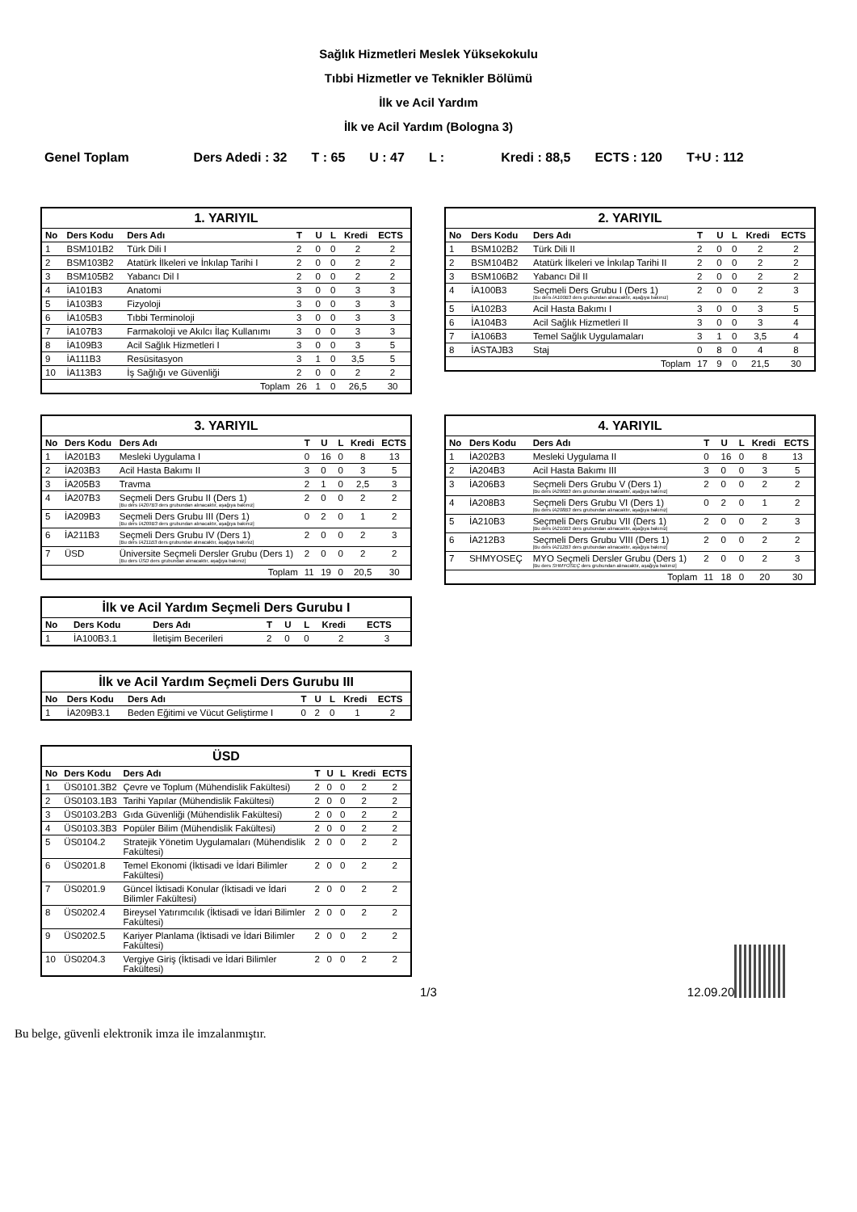Sağlık Hizmetleri Meslek Yüksekokulu
Tıbbi Hizmetler ve Teknikler Bölümü
İlk ve Acil Yardım
İlk ve Acil Yardım (Bologna 3)
Genel Toplam Ders Adedi : 32 T : 65 U : 47 L : Kredi : 88,5 ECTS : 120 T+U : 112
| 1. YARIYIL | | | | | | | |
| --- | --- | --- | --- | --- | --- | --- | --- |
| No | Ders Kodu | Ders Adı | T | U | L | Kredi | ECTS |
| 1 | BSM101B2 | Türk Dili I | 2 | 0 | 0 | 2 | 2 |
| 2 | BSM103B2 | Atatürk İlkeleri ve İnkılap Tarihi I | 2 | 0 | 0 | 2 | 2 |
| 3 | BSM105B2 | Yabancı Dil I | 2 | 0 | 0 | 2 | 2 |
| 4 | İA101B3 | Anatomi | 3 | 0 | 0 | 3 | 3 |
| 5 | İA103B3 | Fizyoloji | 3 | 0 | 0 | 3 | 3 |
| 6 | İA105B3 | Tıbbi Terminoloji | 3 | 0 | 0 | 3 | 3 |
| 7 | İA107B3 | Farmakoloji ve Akılcı İlaç Kullanımı | 3 | 0 | 0 | 3 | 3 |
| 8 | İA109B3 | Acil Sağlık Hizmetleri I | 3 | 0 | 0 | 3 | 5 |
| 9 | İA111B3 | Resüsitasyon | 3 | 1 | 0 | 3,5 | 5 |
| 10 | İA113B3 | İş Sağlığı ve Güvenliği | 2 | 0 | 0 | 2 | 2 |
| Toplam | | | 26 | 1 | 0 | 26,5 | 30 |
| 2. YARIYIL | | | | | | | |
| --- | --- | --- | --- | --- | --- | --- | --- |
| No | Ders Kodu | Ders Adı | T | U | L | Kredi | ECTS |
| 1 | BSM102B2 | Türk Dili II | 2 | 0 | 0 | 2 | 2 |
| 2 | BSM104B2 | Atatürk İlkeleri ve İnkılap Tarihi II | 2 | 0 | 0 | 2 | 2 |
| 3 | BSM106B2 | Yabancı Dil II | 2 | 0 | 0 | 2 | 2 |
| 4 | İA100B3 | Seçmeli Ders Grubu I (Ders 1) [Bu ders İA100B3 ders grubundan alınacaktır, aşağıya bakınız] | 2 | 0 | 0 | 2 | 3 |
| 5 | İA102B3 | Acil Hasta Bakımı I | 3 | 0 | 0 | 3 | 5 |
| 6 | İA104B3 | Acil Sağlık Hizmetleri II | 3 | 0 | 0 | 3 | 4 |
| 7 | İA106B3 | Temel Sağlık Uygulamaları | 3 | 1 | 0 | 3,5 | 4 |
| 8 | İASTAJB3 | Staj | 0 | 8 | 0 | 4 | 8 |
| Toplam | | | 17 | 9 | 0 | 21,5 | 30 |
| 3. YARIYIL | | | | | | | |
| --- | --- | --- | --- | --- | --- | --- | --- |
| No | Ders Kodu | Ders Adı | T | U | L | Kredi | ECTS |
| 1 | İA201B3 | Mesleki Uygulama I | 0 | 16 | 0 | 8 | 13 |
| 2 | İA203B3 | Acil Hasta Bakımı II | 3 | 0 | 0 | 3 | 5 |
| 3 | İA205B3 | Travma | 2 | 1 | 0 | 2,5 | 3 |
| 4 | İA207B3 | Seçmeli Ders Grubu II (Ders 1) [Bu ders İA207B3 ders grubundan alınacaktır, aşağıya bakınız] | 2 | 0 | 0 | 2 | 2 |
| 5 | İA209B3 | Seçmeli Ders Grubu III (Ders 1) [Bu ders İA209B3 ders grubundan alınacaktır, aşağıya bakınız] | 0 | 2 | 0 | 1 | 2 |
| 6 | İA211B3 | Seçmeli Ders Grubu IV (Ders 1) [Bu ders İA211B3 ders grubundan alınacaktır, aşağıya bakınız] | 2 | 0 | 0 | 2 | 3 |
| 7 | ÜSD | Üniversite Seçmeli Dersler Grubu (Ders 1) [Bu ders ÜSD ders grubundan alınacaktır, aşağıya bakınız] | 2 | 0 | 0 | 2 | 2 |
| Toplam | | | 11 | 19 | 0 | 20,5 | 30 |
| İlk ve Acil Yardım Seçmeli Ders Gurubu I | | | | | | | |
| --- | --- | --- | --- | --- | --- | --- | --- |
| No | Ders Kodu | Ders Adı | T | U | L | Kredi | ECTS |
| 1 | İA100B3.1 | İletişim Becerileri | 2 | 0 | 0 | 2 | 3 |
| İlk ve Acil Yardım Seçmeli Ders Gurubu III | | | | | | | |
| --- | --- | --- | --- | --- | --- | --- | --- |
| No | Ders Kodu | Ders Adı | T | U | L | Kredi | ECTS |
| 1 | İA209B3.1 | Beden Eğitimi ve Vücut Geliştirme I | 0 | 2 | 0 | 1 | 2 |
| ÜSD | | | | | | | |
| --- | --- | --- | --- | --- | --- | --- | --- |
| No | Ders Kodu | Ders Adı | T | U | L | Kredi | ECTS |
| 1 | ÜS0101.3B2 | Çevre ve Toplum (Mühendislik Fakültesi) | 2 | 0 | 0 | 2 | 2 |
| 2 | ÜS0103.1B3 | Tarihi Yapılar (Mühendislik Fakültesi) | 2 | 0 | 0 | 2 | 2 |
| 3 | ÜS0103.2B3 | Gıda Güvenliği (Mühendislik Fakültesi) | 2 | 0 | 0 | 2 | 2 |
| 4 | ÜS0103.3B3 | Popüler Bilim (Mühendislik Fakültesi) | 2 | 0 | 0 | 2 | 2 |
| 5 | ÜS0104.2 | Stratejik Yönetim Uygulamaları (Mühendislik Fakültesi) | 2 | 0 | 0 | 2 | 2 |
| 6 | ÜS0201.8 | Temel Ekonomi (İktisadi ve İdari Bilimler Fakültesi) | 2 | 0 | 0 | 2 | 2 |
| 7 | ÜS0201.9 | Güncel İktisadi Konular (İktisadi ve İdari Bilimler Fakültesi) | 2 | 0 | 0 | 2 | 2 |
| 8 | ÜS0202.4 | Bireysel Yatırımcılık (İktisadi ve İdari Bilimler Fakültesi) | 2 | 0 | 0 | 2 | 2 |
| 9 | ÜS0202.5 | Kariyer Planlama (İktisadi ve İdari Bilimler Fakültesi) | 2 | 0 | 0 | 2 | 2 |
| 10 | ÜS0204.3 | Vergiye Giriş (İktisadi ve İdari Bilimler Fakültesi) | 2 | 0 | 0 | 2 | 2 |
| 4. YARIYIL | | | | | | | |
| --- | --- | --- | --- | --- | --- | --- | --- |
| No | Ders Kodu | Ders Adı | T | U | L | Kredi | ECTS |
| 1 | İA202B3 | Mesleki Uygulama II | 0 | 16 | 0 | 8 | 13 |
| 2 | İA204B3 | Acil Hasta Bakımı III | 3 | 0 | 0 | 3 | 5 |
| 3 | İA206B3 | Seçmeli Ders Grubu V (Ders 1) [Bu ders İA206B3 ders grubundan alınacaktır, aşağıya bakınız] | 2 | 0 | 0 | 2 | 2 |
| 4 | İA208B3 | Seçmeli Ders Grubu VI (Ders 1) [Bu ders İA208B3 ders grubundan alınacaktır, aşağıya bakınız] | 0 | 2 | 0 | 1 | 2 |
| 5 | İA210B3 | Seçmeli Ders Grubu VII (Ders 1) [Bu ders İA210B3 ders grubundan alınacaktır, aşağıya bakınız] | 2 | 0 | 0 | 2 | 3 |
| 6 | İA212B3 | Seçmeli Ders Grubu VIII (Ders 1) [Bu ders İA212B3 ders grubundan alınacaktır, aşağıya bakınız] | 2 | 0 | 0 | 2 | 2 |
| 7 | SHMYOSEÇ | MYO Seçmeli Dersler Grubu (Ders 1) [Bu ders SHMYOSEÇ ders grubundan alınacaktır, aşağıya bakınız] | 2 | 0 | 0 | 2 | 3 |
| Toplam | | | 11 | 18 | 0 | 20 | 30 |
1/3 12.09.20
Bu belge, güvenli elektronik imza ile imzalanmıştır.